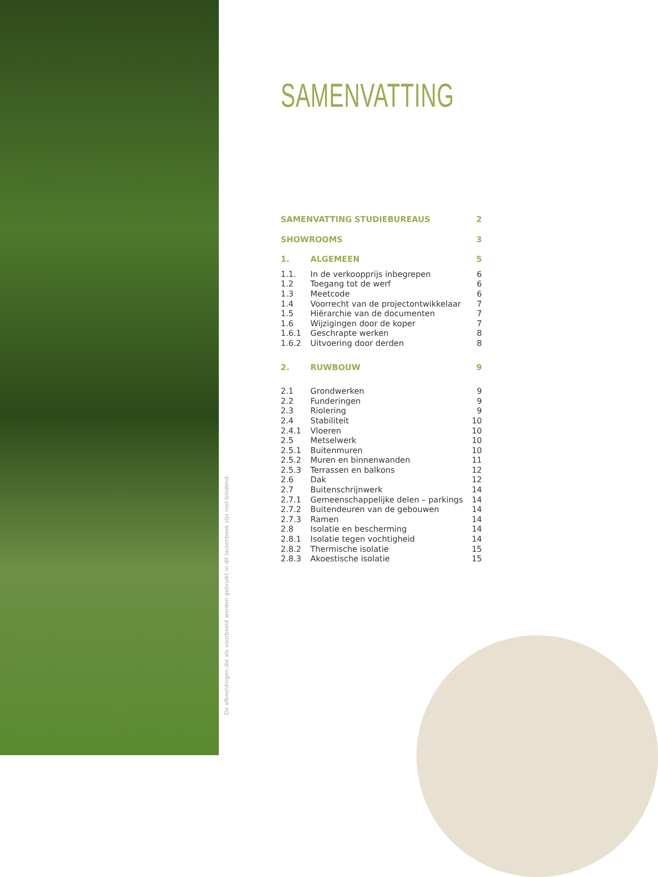De afbeeldingen die als voorbeeld worden gebruikt in dit lastenboek zijn niet-bindend.
SAMENVATTING
| SAMENVATTING STUDIEBUREAUS | | 2 |
| SHOWROOMS | | 3 |
| 1. | ALGEMEEN | 5 |
| 1.1. | In de verkoopprijs inbegrepen | 6 |
| 1.2 | Toegang tot de werf | 6 |
| 1.3 | Meetcode | 6 |
| 1.4 | Voorrecht van de projectontwikkelaar | 7 |
| 1.5 | Hiërarchie van de documenten | 7 |
| 1.6 | Wijzigingen door de koper | 7 |
| 1.6.1 | Geschrapte werken | 8 |
| 1.6.2 | Uitvoering door derden | 8 |
| 2. | RUWBOUW | 9 |
| 2.1 | Grondwerken | 9 |
| 2.2 | Funderingen | 9 |
| 2.3 | Riolering | 9 |
| 2.4 | Stabiliteit | 10 |
| 2.4.1 | Vloeren | 10 |
| 2.5 | Metselwerk | 10 |
| 2.5.1 | Buitenmuren | 10 |
| 2.5.2 | Muren en binnenwanden | 11 |
| 2.5.3 | Terrassen en balkons | 12 |
| 2.6 | Dak | 12 |
| 2.7 | Buitenschrijnwerk | 14 |
| 2.7.1 | Gemeenschappelijke delen – parkings | 14 |
| 2.7.2 | Buitendeuren van de gebouwen | 14 |
| 2.7.3 | Ramen | 14 |
| 2.8 | Isolatie en bescherming | 14 |
| 2.8.1 | Isolatie tegen vochtigheid | 14 |
| 2.8.2 | Thermische isolatie | 15 |
| 2.8.3 | Akoestische isolatie | 15 |